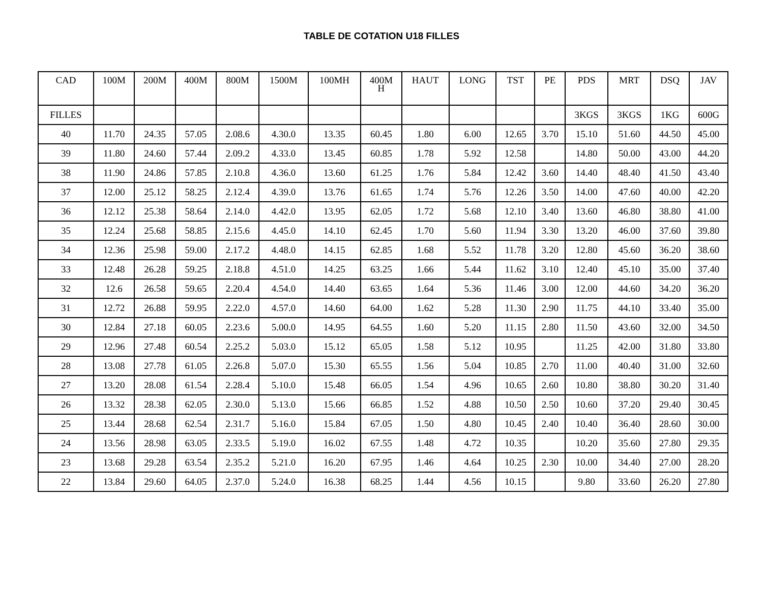TABLE DE COTATION U18 FILLES
| CAD | 100M | 200M | 400M | 800M | 1500M | 100MH | 400M H | HAUT | LONG | TST | PE | PDS | MRT | DSQ | JAV |
| --- | --- | --- | --- | --- | --- | --- | --- | --- | --- | --- | --- | --- | --- | --- | --- |
| FILLES | | | | | | | | | | | | 3KGS | 3KGS | 1KG | 600G |
| 40 | 11.70 | 24.35 | 57.05 | 2.08.6 | 4.30.0 | 13.35 | 60.45 | 1.80 | 6.00 | 12.65 | 3.70 | 15.10 | 51.60 | 44.50 | 45.00 |
| 39 | 11.80 | 24.60 | 57.44 | 2.09.2 | 4.33.0 | 13.45 | 60.85 | 1.78 | 5.92 | 12.58 | | 14.80 | 50.00 | 43.00 | 44.20 |
| 38 | 11.90 | 24.86 | 57.85 | 2.10.8 | 4.36.0 | 13.60 | 61.25 | 1.76 | 5.84 | 12.42 | 3.60 | 14.40 | 48.40 | 41.50 | 43.40 |
| 37 | 12.00 | 25.12 | 58.25 | 2.12.4 | 4.39.0 | 13.76 | 61.65 | 1.74 | 5.76 | 12.26 | 3.50 | 14.00 | 47.60 | 40.00 | 42.20 |
| 36 | 12.12 | 25.38 | 58.64 | 2.14.0 | 4.42.0 | 13.95 | 62.05 | 1.72 | 5.68 | 12.10 | 3.40 | 13.60 | 46.80 | 38.80 | 41.00 |
| 35 | 12.24 | 25.68 | 58.85 | 2.15.6 | 4.45.0 | 14.10 | 62.45 | 1.70 | 5.60 | 11.94 | 3.30 | 13.20 | 46.00 | 37.60 | 39.80 |
| 34 | 12.36 | 25.98 | 59.00 | 2.17.2 | 4.48.0 | 14.15 | 62.85 | 1.68 | 5.52 | 11.78 | 3.20 | 12.80 | 45.60 | 36.20 | 38.60 |
| 33 | 12.48 | 26.28 | 59.25 | 2.18.8 | 4.51.0 | 14.25 | 63.25 | 1.66 | 5.44 | 11.62 | 3.10 | 12.40 | 45.10 | 35.00 | 37.40 |
| 32 | 12.6 | 26.58 | 59.65 | 2.20.4 | 4.54.0 | 14.40 | 63.65 | 1.64 | 5.36 | 11.46 | 3.00 | 12.00 | 44.60 | 34.20 | 36.20 |
| 31 | 12.72 | 26.88 | 59.95 | 2.22.0 | 4.57.0 | 14.60 | 64.00 | 1.62 | 5.28 | 11.30 | 2.90 | 11.75 | 44.10 | 33.40 | 35.00 |
| 30 | 12.84 | 27.18 | 60.05 | 2.23.6 | 5.00.0 | 14.95 | 64.55 | 1.60 | 5.20 | 11.15 | 2.80 | 11.50 | 43.60 | 32.00 | 34.50 |
| 29 | 12.96 | 27.48 | 60.54 | 2.25.2 | 5.03.0 | 15.12 | 65.05 | 1.58 | 5.12 | 10.95 | | 11.25 | 42.00 | 31.80 | 33.80 |
| 28 | 13.08 | 27.78 | 61.05 | 2.26.8 | 5.07.0 | 15.30 | 65.55 | 1.56 | 5.04 | 10.85 | 2.70 | 11.00 | 40.40 | 31.00 | 32.60 |
| 27 | 13.20 | 28.08 | 61.54 | 2.28.4 | 5.10.0 | 15.48 | 66.05 | 1.54 | 4.96 | 10.65 | 2.60 | 10.80 | 38.80 | 30.20 | 31.40 |
| 26 | 13.32 | 28.38 | 62.05 | 2.30.0 | 5.13.0 | 15.66 | 66.85 | 1.52 | 4.88 | 10.50 | 2.50 | 10.60 | 37.20 | 29.40 | 30.45 |
| 25 | 13.44 | 28.68 | 62.54 | 2.31.7 | 5.16.0 | 15.84 | 67.05 | 1.50 | 4.80 | 10.45 | 2.40 | 10.40 | 36.40 | 28.60 | 30.00 |
| 24 | 13.56 | 28.98 | 63.05 | 2.33.5 | 5.19.0 | 16.02 | 67.55 | 1.48 | 4.72 | 10.35 | | 10.20 | 35.60 | 27.80 | 29.35 |
| 23 | 13.68 | 29.28 | 63.54 | 2.35.2 | 5.21.0 | 16.20 | 67.95 | 1.46 | 4.64 | 10.25 | 2.30 | 10.00 | 34.40 | 27.00 | 28.20 |
| 22 | 13.84 | 29.60 | 64.05 | 2.37.0 | 5.24.0 | 16.38 | 68.25 | 1.44 | 4.56 | 10.15 | | 9.80 | 33.60 | 26.20 | 27.80 |